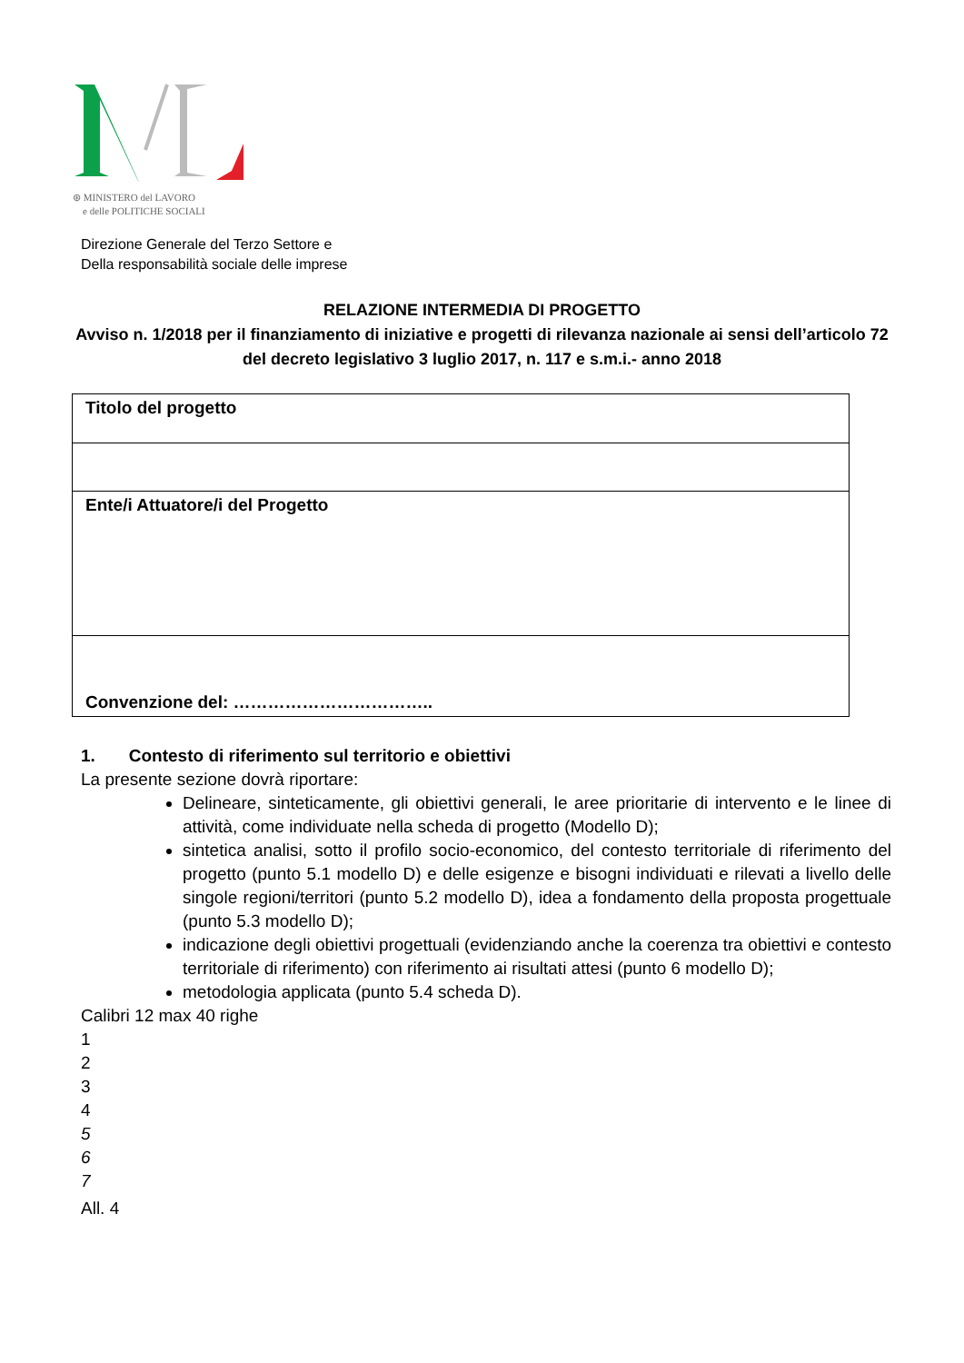⊛ MINISTERO del LAVORO
e delle POLITICHE SOCIALI
Direzione Generale del Terzo Settore e
Della responsabilità sociale delle imprese
RELAZIONE INTERMEDIA DI PROGETTO
Avviso n. 1/2018 per il finanziamento di iniziative e progetti di rilevanza nazionale ai sensi dell’articolo 72 del decreto legislativo 3 luglio 2017, n. 117 e s.m.i.- anno 2018
| Titolo del progetto |
| Ente/i Attuatore/i del Progetto |
| Convenzione del: …………………………….. |
1. Contesto di riferimento sul territorio e obiettivi
La presente sezione dovrà riportare:
Delineare, sinteticamente, gli obiettivi generali, le aree prioritarie di intervento e le linee di attività, come individuate nella scheda di progetto (Modello D);
sintetica analisi, sotto il profilo socio-economico, del contesto territoriale di riferimento del progetto (punto 5.1 modello D) e delle esigenze e bisogni individuati e rilevati a livello delle singole regioni/territori (punto 5.2 modello D), idea a fondamento della proposta progettuale (punto 5.3 modello D);
indicazione degli obiettivi progettuali (evidenziando anche la coerenza tra obiettivi e contesto territoriale di riferimento) con riferimento ai risultati attesi (punto 6 modello D);
metodologia applicata (punto 5.4 scheda D).
Calibri 12 max 40 righe
1
2
3
4
5
6
7
All. 4